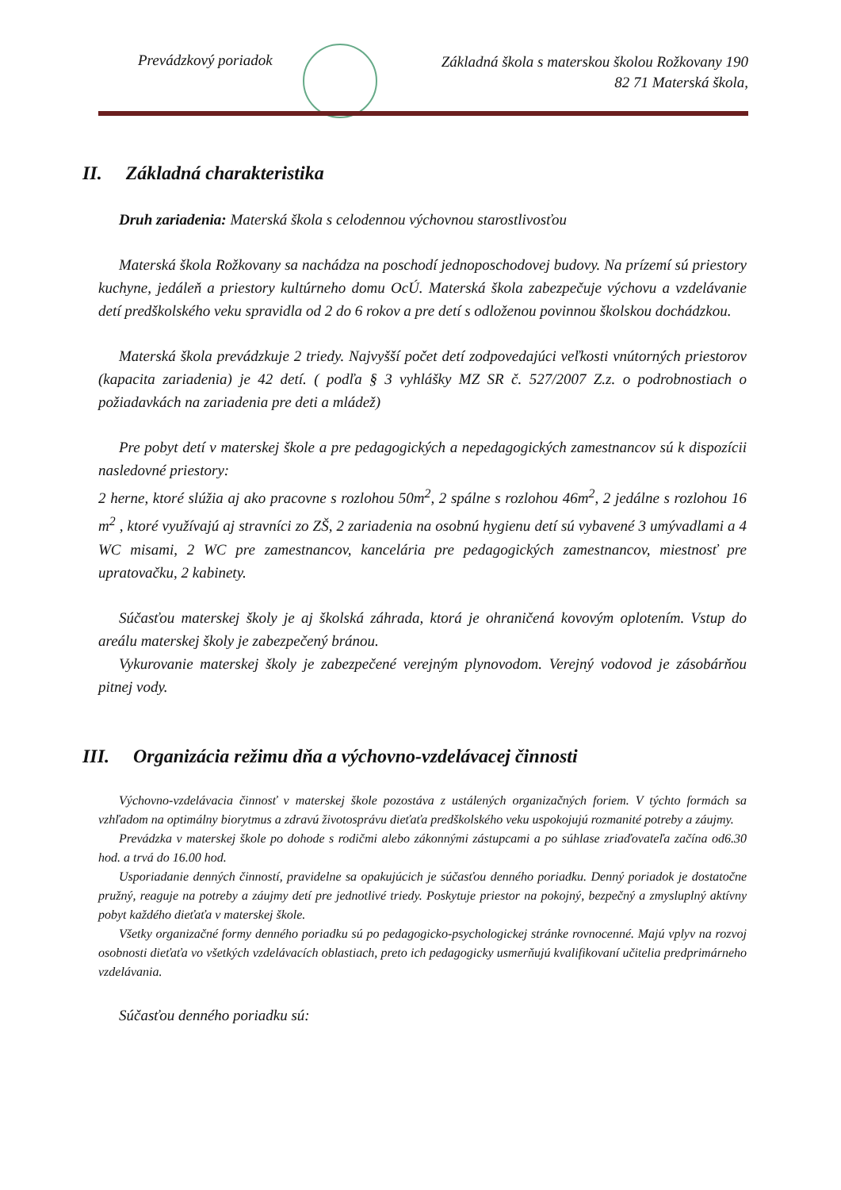Prevádzkový poriadok
Základná škola s materskou školou Rožkovany 190
82 71 Materská škola,
II. Základná charakteristika
Druh zariadenia: Materská škola s celodennou výchovnou starostlivosťou
Materská škola Rožkovany sa nachádza na poschodí jednoposchodovej budovy. Na prízemí sú priestory kuchyne, jedáleň a priestory kultúrneho domu OcÚ. Materská škola zabezpečuje výchovu a vzdelávanie detí predškolského veku spravidla od 2 do 6 rokov a pre detí s odloženou povinnou školskou dochádzkou.
Materská škola prevádzkuje 2 triedy. Najvyšší počet detí zodpovedajúci veľkosti vnútorných priestorov (kapacita zariadenia) je 42 detí. ( podľa § 3 vyhlášky MZ SR č. 527/2007 Z.z. o podrobnostiach o požiadavkách na zariadenia pre deti a mládež)
Pre pobyt detí v materskej škole a pre pedagogických a nepedagogických zamestnancov sú k dispozícii nasledovné priestory:
2 herne, ktoré slúžia aj ako pracovne s rozlohou 50m<sup>2</sup>, 2 spálne s rozlohou 46m<sup>2</sup>, 2 jedálne s rozlohou 16 m<sup>2</sup> , ktoré využívajú aj stravníci zo ZŠ, 2 zariadenia na osobnú hygienu detí sú vybavené 3 umývadlami a 4 WC misami, 2 WC pre zamestnancov, kancelária pre pedagogických zamestnancov, miestnosť pre upratovačku, 2 kabinety.
Súčasťou materskej školy je aj školská záhrada, ktorá je ohraničená kovovým oplotením. Vstup do areálu materskej školy je zabezpečený bránou.
Vykurovanie materskej školy je zabezpečené verejným plynovodom. Verejný vodovod je zásobárňou pitnej vody.
III. Organizácia režimu dňa a výchovno-vzdelávacej činnosti
Výchovno-vzdelávacia činnosť v materskej škole pozostáva z ustálených organizačných foriem. V týchto formách sa vzhľadom na optimálny biorytmus a zdravú životosprávu dieťaťa predškolského veku uspokojujú rozmanité potreby a záujmy.
Prevádzka v materskej škole po dohode s rodičmi alebo zákonnými zástupcami a po súhlase zriaďovateľa začína od6.30 hod. a trvá do 16.00 hod.
Usporiadanie denných činností, pravidelne sa opakujúcich je súčasťou denného poriadku. Denný poriadok je dostatočne pružný, reaguje na potreby a záujmy detí pre jednotlivé triedy. Poskytuje priestor na pokojný, bezpečný a zmysluplný aktívny pobyt každého dieťaťa v materskej škole.
Všetky organizačné formy denného poriadku sú po pedagogicko-psychologickej stránke rovnocenné. Majú vplyv na rozvoj osobnosti dieťaťa vo všetkých vzdelávacích oblastiach, preto ich pedagogicky usmerňujú kvalifikovaní učitelia predprimárneho vzdelávania.
Súčasťou denného poriadku sú: